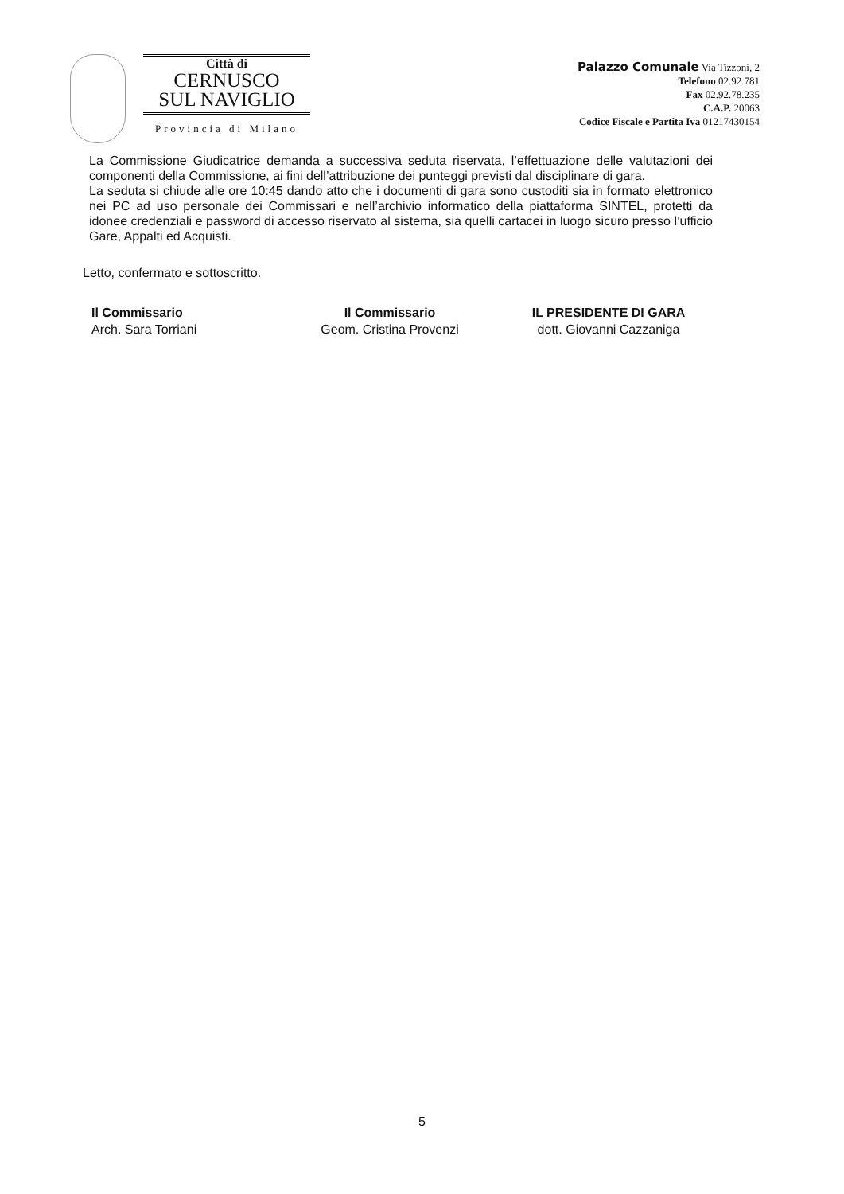Città di
CERNUSCO
SUL NAVIGLIO
Provincia di Milano
Palazzo Comunale Via Tizzoni, 2
Telefono 02.92.781
Fax 02.92.78.235
C.A.P. 20063
Codice Fiscale e Partita Iva 01217430154
La Commissione Giudicatrice demanda a successiva seduta riservata, l’effettuazione delle valutazioni dei componenti della Commissione, ai fini dell’attribuzione dei punteggi previsti dal disciplinare di gara.
La seduta si chiude alle ore 10:45 dando atto che i documenti di gara sono custoditi sia in formato elettronico nei PC ad uso personale dei Commissari e nell’archivio informatico della piattaforma SINTEL, protetti da idonee credenziali e password di accesso riservato al sistema, sia quelli cartacei in luogo sicuro presso l’ufficio Gare, Appalti ed Acquisti.
Letto, confermato e sottoscritto.
Il Commissario
Arch. Sara Torriani
Il Commissario
Geom. Cristina Provenzi
IL PRESIDENTE DI GARA
dott. Giovanni Cazzaniga
5